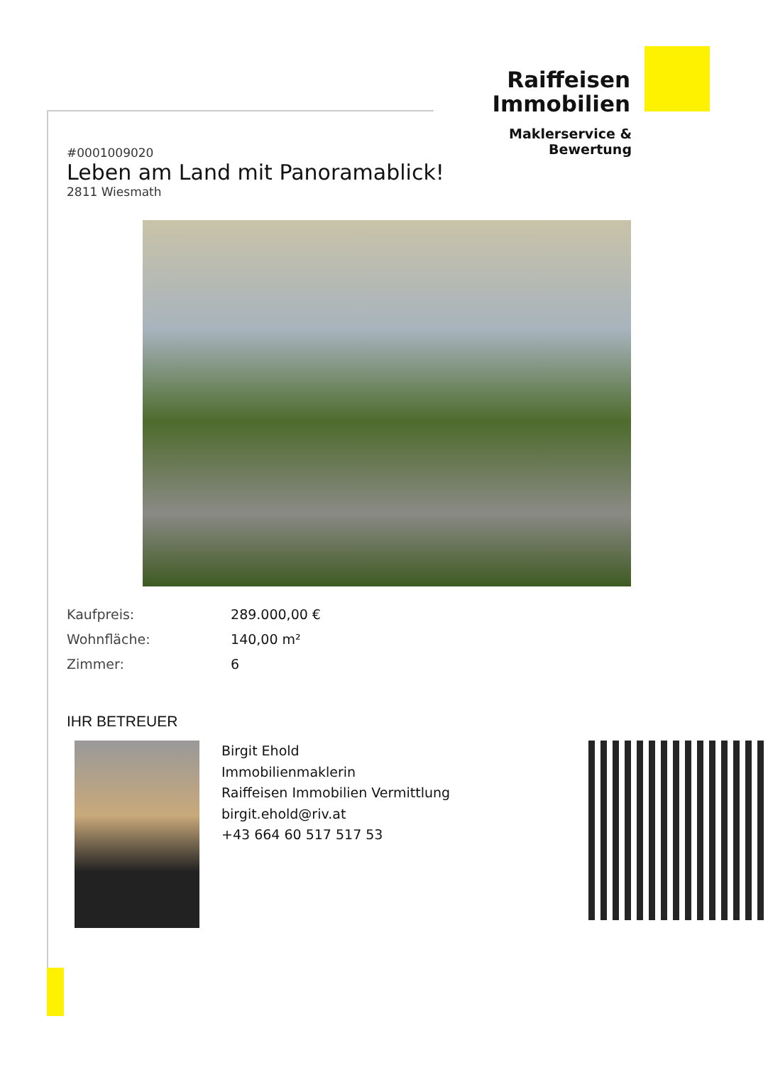Raiffeisen
Immobilien
Maklerservice & Bewertung
#0001009020
Leben am Land mit Panoramablick!
2811 Wiesmath
Kaufpreis: 289.000,00 €
Wohnfläche: 140,00 m²
Zimmer: 6
IHR BETREUER
Birgit Ehold
Immobilienmaklerin
Raiffeisen Immobilien Vermittlung
birgit.ehold@riv.at
+43 664 60 517 517 53